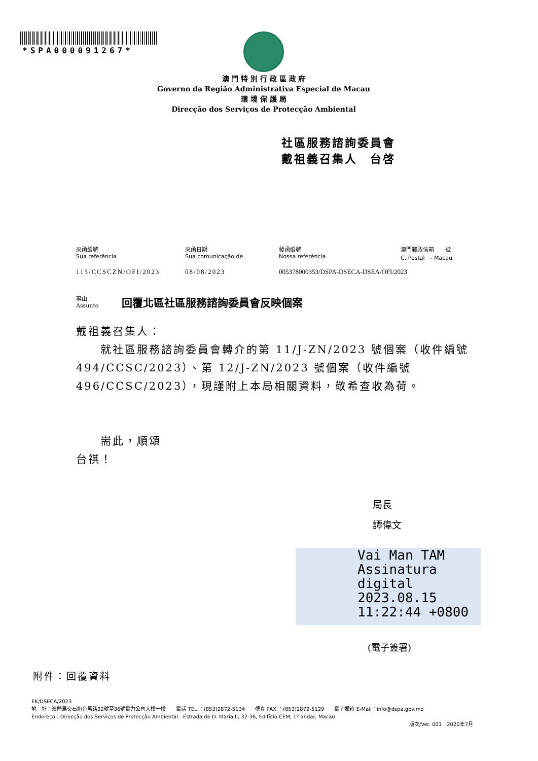*SPA000091267*
澳 門 特 別 行 政 區 政 府
Governo da Região Administrativa Especial de Macau
環 境 保 護 局
Direcção dos Serviços de Protecção Ambiental
社區服務諮詢委員會
戴祖義召集人　台啓
| 來函編號 Sua referência | 來函日期 Sua comunicação de | 發函編號 Nossa referência | 澳門郵政信箱 號 C. Postal - Macau |
| 115/CCSCZN/OFI/2023 | 08/08/2023 | 005378000353/DSPA-DSECA-DSEA/OFI/2023 | |
事由：
Assunto
回覆北區社區服務諮詢委員會反映個案
戴祖義召集人：
　　就社區服務諮詢委員會轉介的第 11/J-ZN/2023 號個案（收件編號 494/CCSC/2023）、第 12/J-ZN/2023 號個案（收件編號 496/CCSC/2023），現謹附上本局相關資料，敬希查收為荷。
　　耑此，順頌
台祺！
局長
譚偉文
Vai Man TAM
Assinatura
digital
2023.08.15
11:22:44 +0800
(電子簽署)
附件：回覆資料
EK/DSECA/2023
地　址：澳門馬交石炮台馬路32號至36號電力公司大樓一樓　　電話 TEL.：(853)2872-5134　　傳真 FAX.：(853)2872-5129　　電子郵箱 E-Mail：info@dspa.gov.mo
Endereço：Direcção dos Serviços de Protecção Ambiental - Estrada de D. Maria II, 32-36, Edifício CEM, 1º andar, Macau
版次/Ver. 001　2020年7月